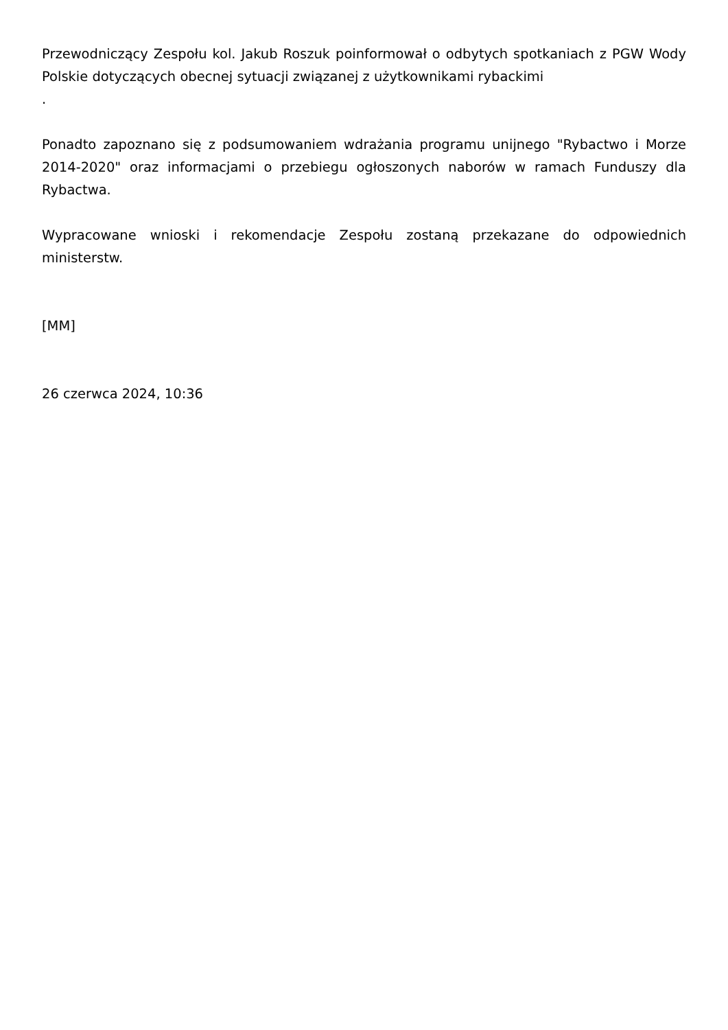Przewodniczący Zespołu kol. Jakub Roszuk poinformował o odbytych spotkaniach z PGW Wody Polskie dotyczących obecnej sytuacji związanej z użytkownikami rybackimi
.
Ponadto zapoznano się z podsumowaniem wdrażania programu unijnego "Rybactwo i Morze 2014-2020" oraz informacjami o przebiegu ogłoszonych naborów w ramach Funduszy dla Rybactwa.
Wypracowane wnioski i rekomendacje Zespołu zostaną przekazane do odpowiednich ministerstw.
[MM]
26 czerwca 2024, 10:36